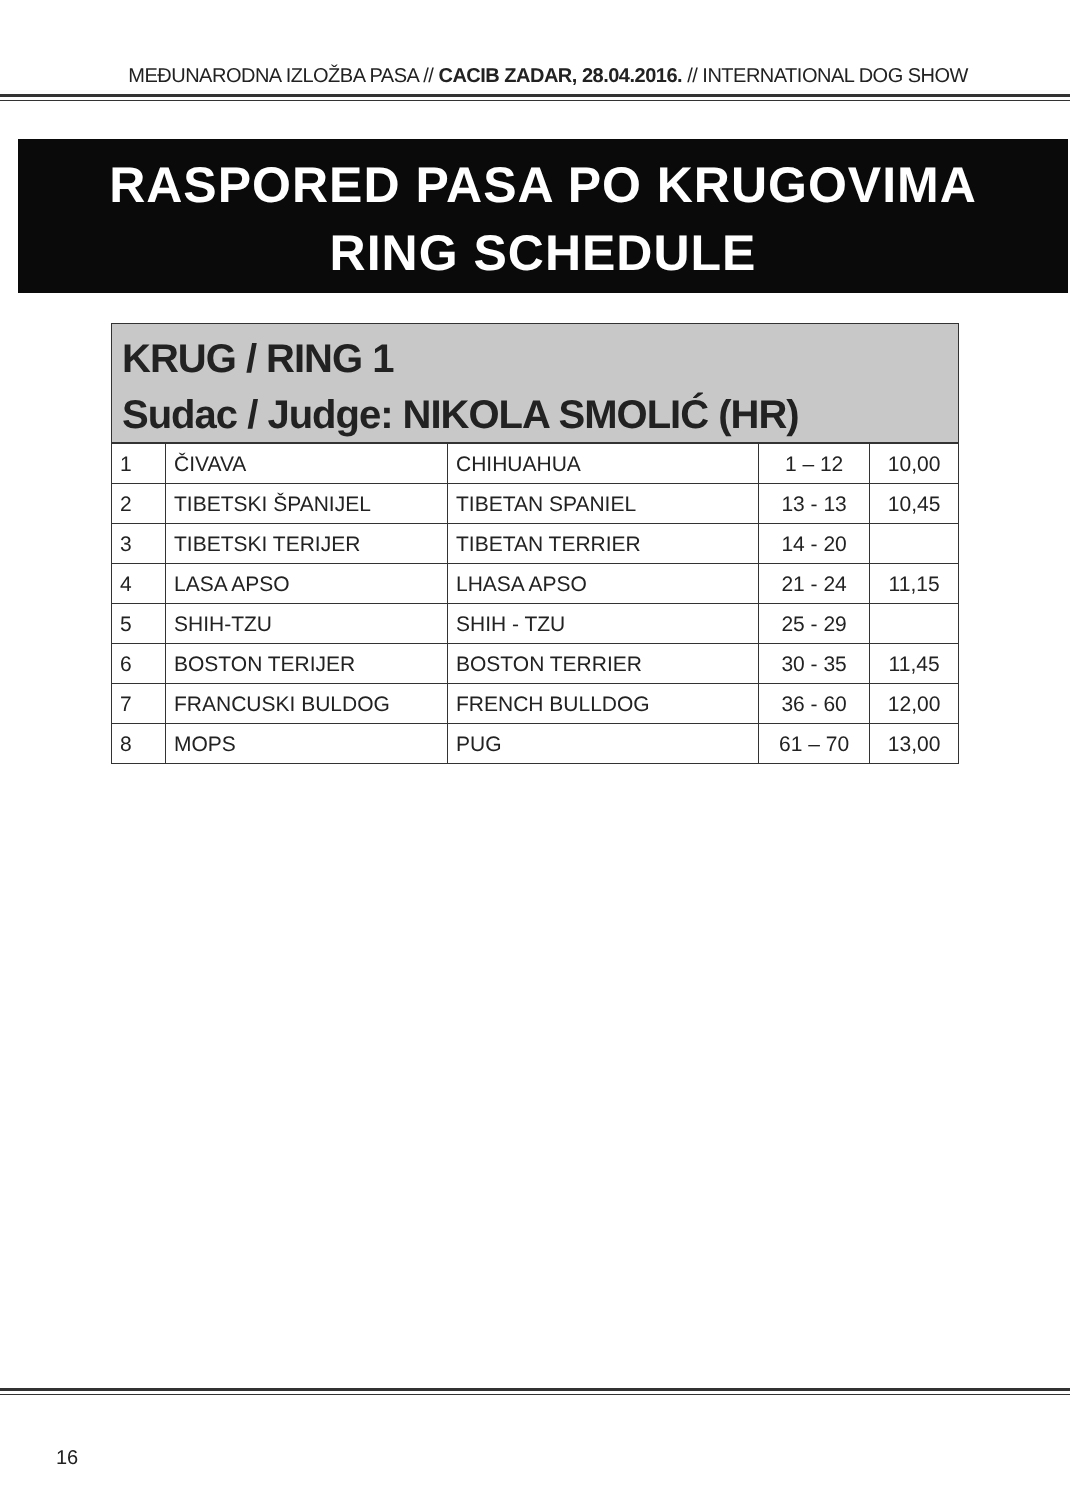MEĐUNARODNA IZLOŽBA PASA // CACIB ZADAR, 28.04.2016. // INTERNATIONAL DOG SHOW
RASPORED PASA PO KRUGOVIMA
RING SCHEDULE
KRUG / RING 1
Sudac / Judge: NIKOLA SMOLIĆ (HR)
| 1 | ČIVAVA | CHIHUAHUA | 1 – 12 | 10,00 |
| 2 | TIBETSKI ŠPANIJEL | TIBETAN SPANIEL | 13 - 13 | 10,45 |
| 3 | TIBETSKI TERIJER | TIBETAN TERRIER | 14 - 20 | |
| 4 | LASA APSO | LHASA APSO | 21 - 24 | 11,15 |
| 5 | SHIH-TZU | SHIH - TZU | 25 - 29 | |
| 6 | BOSTON TERIJER | BOSTON TERRIER | 30 - 35 | 11,45 |
| 7 | FRANCUSKI BULDOG | FRENCH BULLDOG | 36 - 60 | 12,00 |
| 8 | MOPS | PUG | 61 – 70 | 13,00 |
16